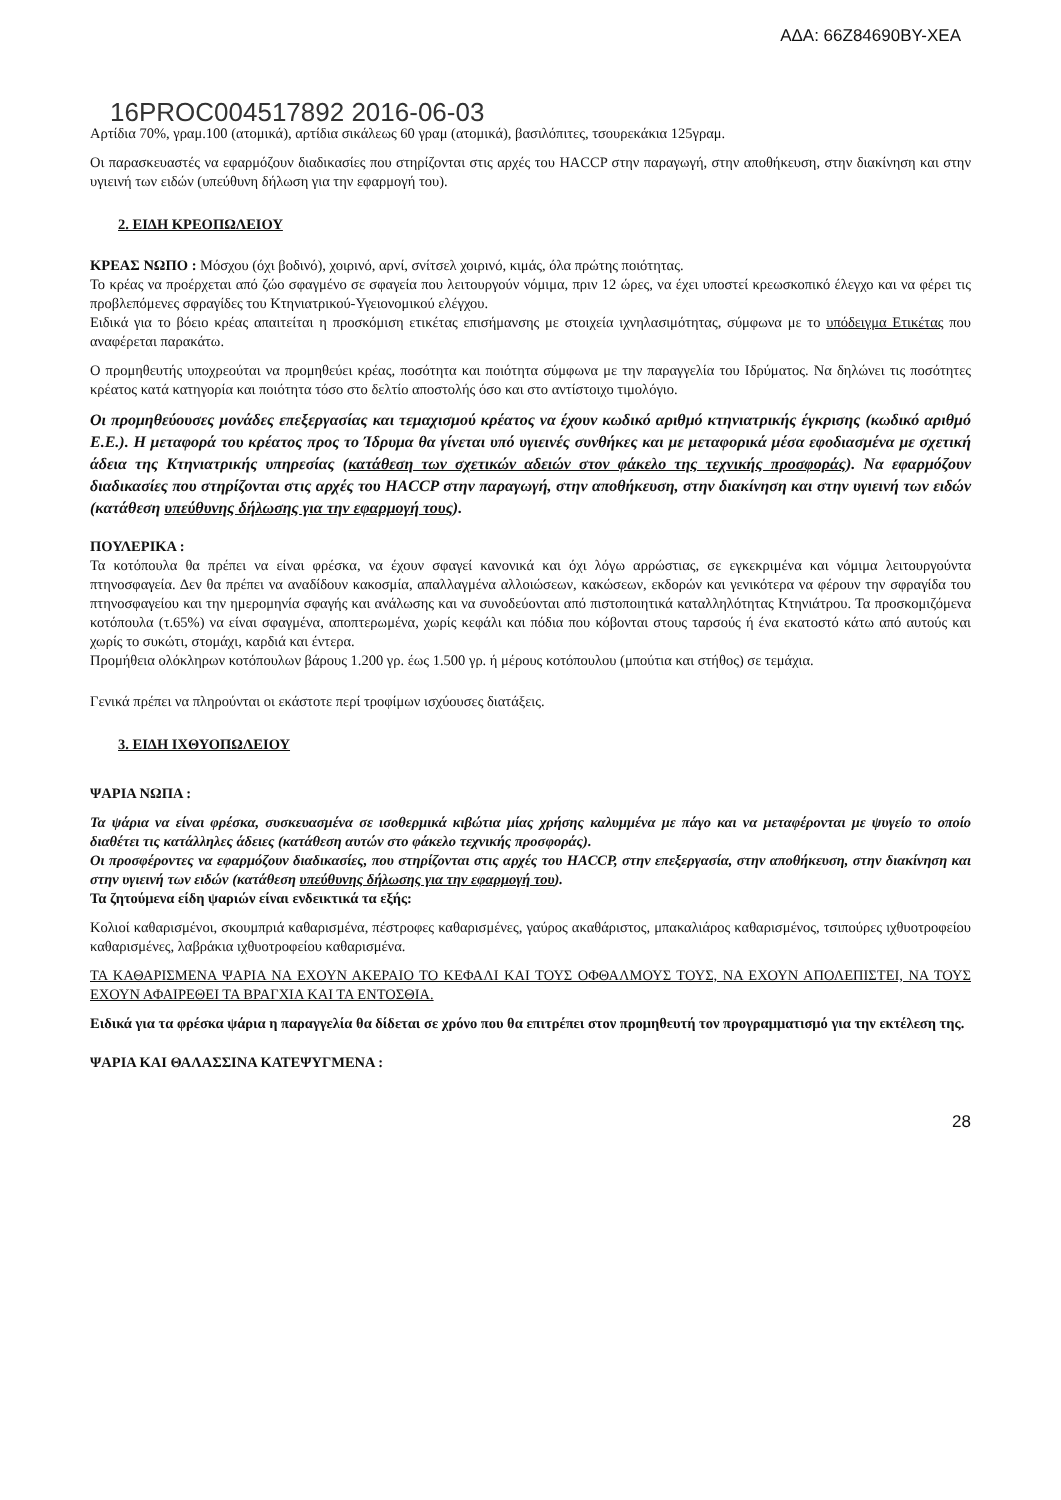ΑΔΑ: 66Ζ84690ΒΥ-ΧΕΑ
16PROC004517892 2016-06-03
Αρτίδια 70%, γραμ.100 (ατομικά), αρτίδια σικάλεως 60 γραμ (ατομικά), βασιλόπιτες, τσουρεκάκια 125γραμ.
Οι παρασκευαστές να εφαρμόζουν διαδικασίες που στηρίζονται στις αρχές του HACCP στην παραγωγή, στην αποθήκευση, στην διακίνηση και στην υγιεινή των ειδών (υπεύθυνη δήλωση για την εφαρμογή του).
2. ΕΙΔΗ ΚΡΕΟΠΩΛΕΙΟΥ
ΚΡΕΑΣ ΝΩΠΟ : Μόσχου (όχι βοδινό), χοιρινό, αρνί, σνίτσελ χοιρινό, κιμάς, όλα πρώτης ποιότητας.
Το κρέας να προέρχεται από ζώο σφαγμένο σε σφαγεία που λειτουργούν νόμιμα, πριν 12 ώρες, να έχει υποστεί κρεωσκοπικό έλεγχο και να φέρει τις προβλεπόμενες σφραγίδες του Κτηνιατρικού-Υγειονομικού ελέγχου.
Ειδικά για το βόειο κρέας απαιτείται η προσκόμιση ετικέτας επισήμανσης με στοιχεία ιχνηλασιμότητας, σύμφωνα με το υπόδειγμα Ετικέτας που αναφέρεται παρακάτω.
Ο προμηθευτής υποχρεούται να προμηθεύει κρέας, ποσότητα και ποιότητα σύμφωνα με την παραγγελία του Ιδρύματος. Να δηλώνει τις ποσότητες κρέατος κατά κατηγορία και ποιότητα τόσο στο δελτίο αποστολής όσο και στο αντίστοιχο τιμολόγιο.
Οι προμηθεύουσες μονάδες επεξεργασίας και τεμαχισμού κρέατος να έχουν κωδικό αριθμό κτηνιατρικής έγκρισης (κωδικό αριθμό Ε.Ε.). Η μεταφορά του κρέατος προς το Ίδρυμα θα γίνεται υπό υγιεινές συνθήκες και με μεταφορικά μέσα εφοδιασμένα με σχετική άδεια της Κτηνιατρικής υπηρεσίας (κατάθεση των σχετικών αδειών στον φάκελο της τεχνικής προσφοράς). Να εφαρμόζουν διαδικασίες που στηρίζονται στις αρχές του HACCP στην παραγωγή, στην αποθήκευση, στην διακίνηση και στην υγιεινή των ειδών (κατάθεση υπεύθυνης δήλωσης για την εφαρμογή τους).
ΠΟΥΛΕΡΙΚΑ :
Τα κοτόπουλα θα πρέπει να είναι φρέσκα, να έχουν σφαγεί κανονικά και όχι λόγω αρρώστιας, σε εγκεκριμένα και νόμιμα λειτουργούντα πτηνοσφαγεία. Δεν θα πρέπει να αναδίδουν κακοσμία, απαλλαγμένα αλλοιώσεων, κακώσεων, εκδορών και γενικότερα να φέρουν την σφραγίδα του πτηνοσφαγείου και την ημερομηνία σφαγής και ανάλωσης και να συνοδεύονται από πιστοποιητικά καταλληλότητας Κτηνιάτρου. Τα προσκομιζόμενα κοτόπουλα (τ.65%) να είναι σφαγμένα, αποπτερωμένα, χωρίς κεφάλι και πόδια που κόβονται στους ταρσούς ή ένα εκατοστό κάτω από αυτούς και χωρίς το συκώτι, στομάχι, καρδιά και έντερα.
Προμήθεια ολόκληρων κοτόπουλων βάρους 1.200 γρ. έως 1.500 γρ. ή μέρους κοτόπουλου (μπούτια και στήθος) σε τεμάχια.
Γενικά πρέπει να πληρούνται οι εκάστοτε περί τροφίμων ισχύουσες διατάξεις.
3. ΕΙΔΗ ΙΧΘΥΟΠΩΛΕΙΟΥ
ΨΑΡΙΑ ΝΩΠΑ :
Τα ψάρια να είναι φρέσκα, συσκευασμένα σε ισοθερμικά κιβώτια μίας χρήσης καλυμμένα με πάγο και να μεταφέρονται με ψυγείο το οποίο διαθέτει τις κατάλληλες άδειες (κατάθεση αυτών στο φάκελο τεχνικής προσφοράς).
Οι προσφέροντες να εφαρμόζουν διαδικασίες, που στηρίζονται στις αρχές του HACCP, στην επεξεργασία, στην αποθήκευση, στην διακίνηση και στην υγιεινή των ειδών (κατάθεση υπεύθυνης δήλωσης για την εφαρμογή του).
Τα ζητούμενα είδη ψαριών είναι ενδεικτικά τα εξής:
Κολιοί καθαρισμένοι, σκουμπριά καθαρισμένα, πέστροφες καθαρισμένες, γαύρος ακαθάριστος, μπακαλιάρος καθαρισμένος, τσιπούρες ιχθυοτροφείου καθαρισμένες, λαβράκια ιχθυοτροφείου καθαρισμένα.
ΤΑ ΚΑΘΑΡΙΣΜΕΝΑ ΨΑΡΙΑ ΝΑ ΕΧΟΥΝ ΑΚΕΡΑΙΟ ΤΟ ΚΕΦΑΛΙ ΚΑΙ ΤΟΥΣ ΟΦΘΑΛΜΟΥΣ ΤΟΥΣ, ΝΑ ΕΧΟΥΝ ΑΠΟΛΕΠΙΣΤΕΙ, ΝΑ ΤΟΥΣ ΕΧΟΥΝ ΑΦΑΙΡΕΘΕΙ ΤΑ ΒΡΑΓΧΙΑ ΚΑΙ ΤΑ ΕΝΤΟΣΘΙΑ.
Ειδικά για τα φρέσκα ψάρια η παραγγελία θα δίδεται σε χρόνο που θα επιτρέπει στον προμηθευτή τον προγραμματισμό για την εκτέλεση της.
ΨΑΡΙΑ ΚΑΙ ΘΑΛΑΣΣΙΝΑ ΚΑΤΕΨΥΓΜΕΝΑ :
28